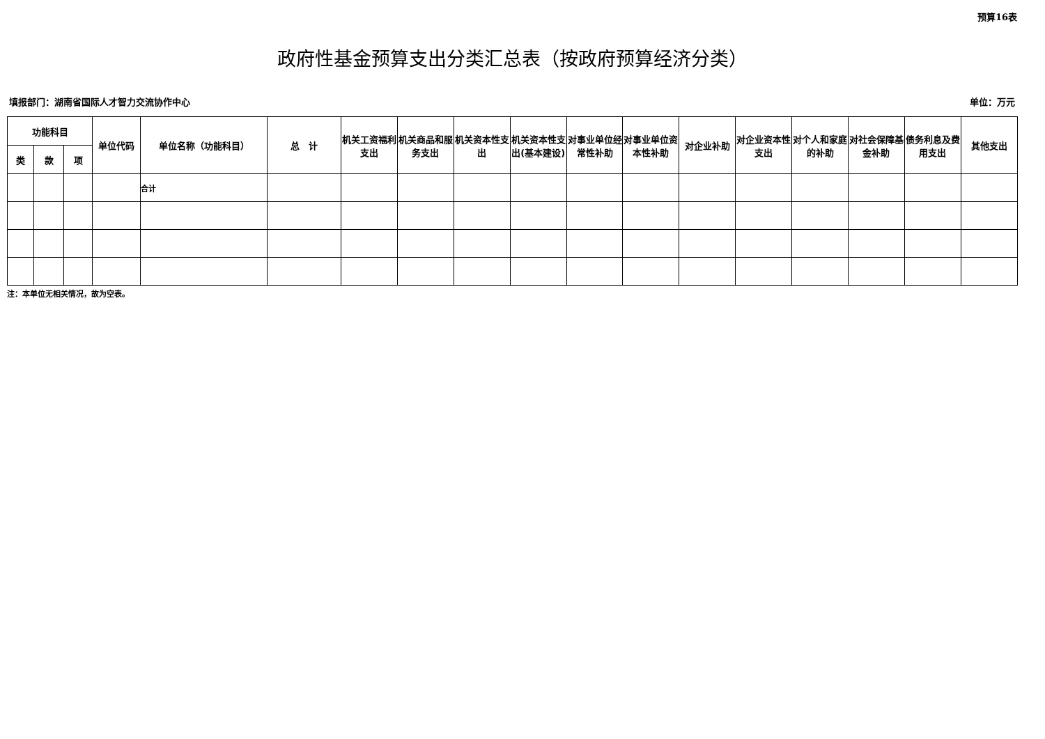预算16表
政府性基金预算支出分类汇总表（按政府预算经济分类）
填报部门：湖南省国际人才智力交流协作中心 单位：万元
| 功能科目 | | | 单位代码 | 单位名称（功能科目） | 总 计 | 机关工资福利支出 | 机关商品和服务支出 | 机关资本性支出 | 机关资本性支出(基本建设) | 对事业单位经常性补助 | 对事业单位资本性补助 | 对企业补助 | 对企业资本性支出 | 对个人和家庭的补助 | 对社会保障基金补助 | 债务利息及费用支出 | 其他支出 |
| --- | --- | --- | --- | --- | --- | --- | --- | --- | --- | --- | --- | --- | --- | --- | --- | --- | --- |
| 类 | 款 | 项 | | | | | | | | | | | | | | | |
| | | | | 合计 | | | | | | | | | | | | | |
注：本单位无相关情况，故为空表。